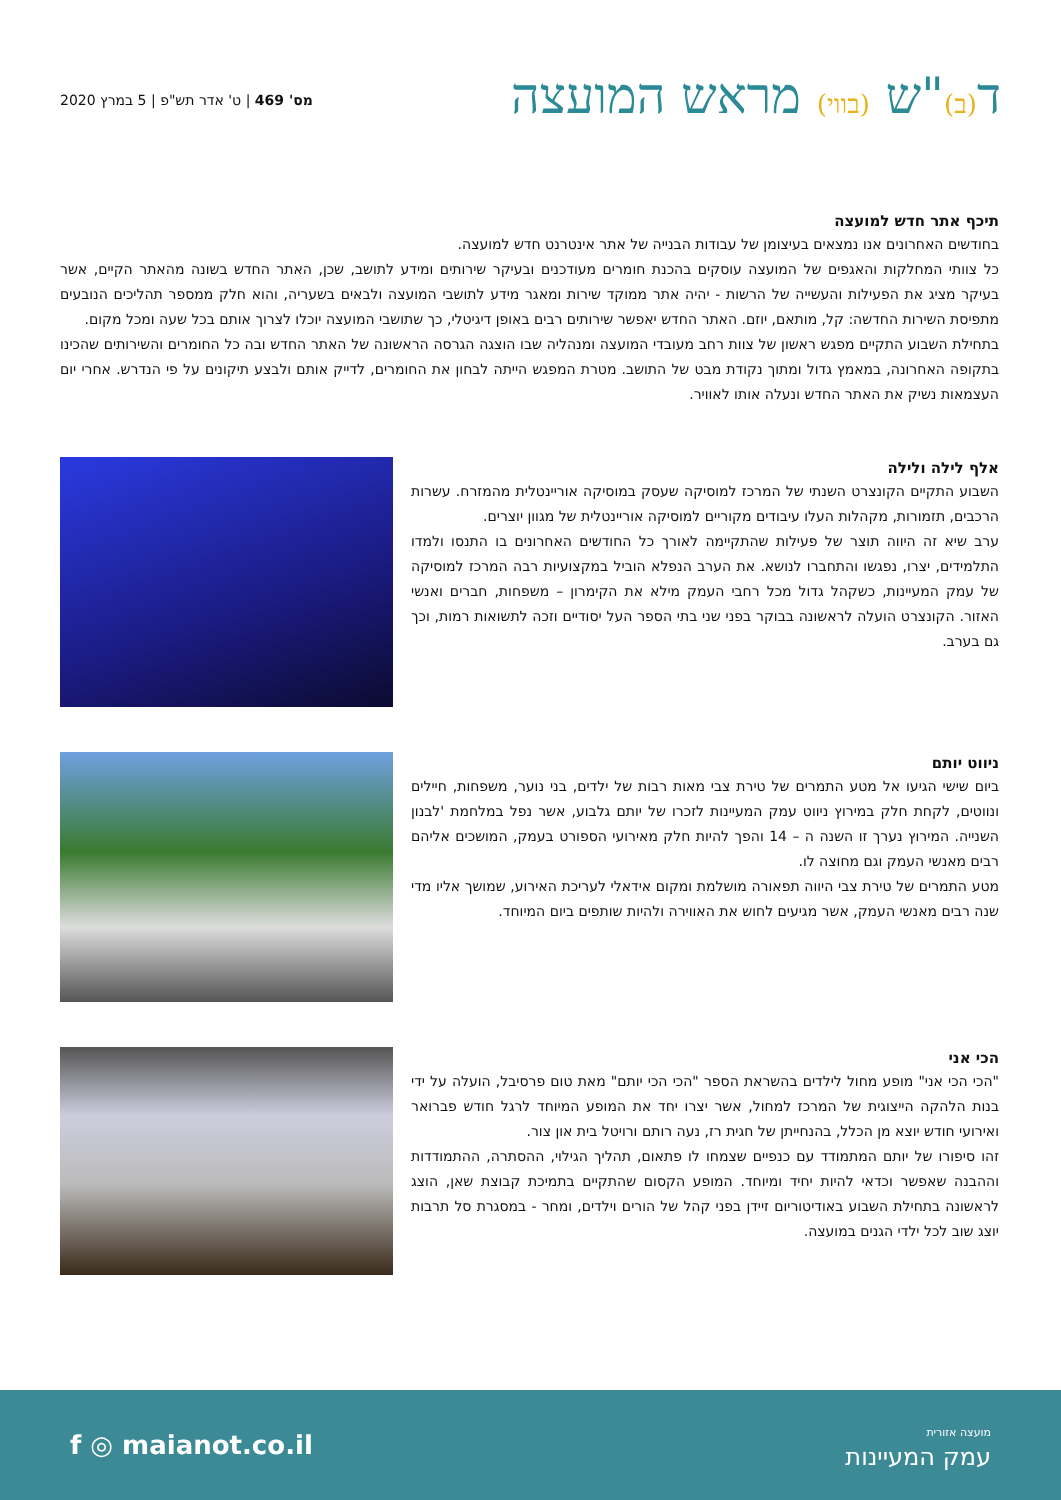מס' 469 | ט' אדר תש"פ | 5 במרץ 2020
ד(ב)"ש (בווי) מראש המועצה
תיכף אתר חדש למועצה
בחודשים האחרונים אנו נמצאים בעיצומן של עבודות הבנייה של אתר אינטרנט חדש למועצה.
כל צוותי המחלקות והאגפים של המועצה עוסקים בהכנת חומרים מעודכנים ובעיקר שירותים ומידע לתושב, שכן, האתר החדש בשונה מהאתר הקיים, אשר בעיקר מציג את הפעילות והעשייה של הרשות - יהיה אתר ממוקד שירות ומאגר מידע לתושבי המועצה ולבאים בשעריה, והוא חלק ממספר תהליכים הנובעים מתפיסת השירות החדשה: קל, מותאם, יוזם. האתר החדש יאפשר שירותים רבים באופן דיגיטלי, כך שתושבי המועצה יוכלו לצרוך אותם בכל שעה ומכל מקום.
בתחילת השבוע התקיים מפגש ראשון של צוות רחב מעובדי המועצה ומנהליה שבו הוצגה הגרסה הראשונה של האתר החדש ובה כל החומרים והשירותים שהכינו בתקופה האחרונה, במאמץ גדול ומתוך נקודת מבט של התושב. מטרת המפגש הייתה לבחון את החומרים, לדייק אותם ולבצע תיקונים על פי הנדרש. אחרי יום העצמאות נשיק את האתר החדש ונעלה אותו לאוויר.
אלף לילה ולילה
השבוע התקיים הקונצרט השנתי של המרכז למוסיקה שעסק במוסיקה אוריינטלית מהמזרח. עשרות הרכבים, תזמורות, מקהלות העלו עיבודים מקוריים למוסיקה אוריינטלית של מגוון יוצרים.
ערב שיא זה היווה תוצר של פעילות שהתקיימה לאורך כל החודשים האחרונים בו התנסו ולמדו התלמידים, יצרו, נפגשו והתחברו לנושא. את הערב הנפלא הוביל במקצועיות רבה המרכז למוסיקה של עמק המעיינות, כשקהל גדול מכל רחבי העמק מילא את הקימרון – משפחות, חברים ואנשי האזור. הקונצרט הועלה לראשונה בבוקר בפני שני בתי הספר העל יסודיים וזכה לתשואות רמות, וכך גם בערב.
ניווט יותם
ביום שישי הגיעו אל מטע התמרים של טירת צבי מאות רבות של ילדים, בני נוער, משפחות, חיילים ונווטים, לקחת חלק במירוץ ניווט עמק המעיינות לזכרו של יותם גלבוע, אשר נפל במלחמת 'לבנון השנייה. המירוץ נערך זו השנה ה – 14 והפך להיות חלק מאירועי הספורט בעמק, המושכים אליהם רבים מאנשי העמק וגם מחוצה לו.
מטע התמרים של טירת צבי היווה תפאורה מושלמת ומקום אידאלי לעריכת האירוע, שמושך אליו מדי שנה רבים מאנשי העמק, אשר מגיעים לחוש את האווירה ולהיות שותפים ביום המיוחד.
הכי אני
"הכי הכי אני" מופע מחול לילדים בהשראת הספר "הכי הכי יותם" מאת טום פרסיבל, הועלה על ידי בנות הלהקה הייצוגית של המרכז למחול, אשר יצרו יחד את המופע המיוחד לרגל חודש פברואר ואירועי חודש יוצא מן הכלל, בהנחייתן של חגית רז, נעה רותם ורויטל בית און צור.
זהו סיפורו של יותם המתמודד עם כנפיים שצמחו לו פתאום, תהליך הגילוי, ההסתרה, ההתמודדות וההבנה שאפשר וכדאי להיות יחיד ומיוחד. המופע הקסום שהתקיים בתמיכת קבוצת שאן, הוצג לראשונה בתחילת השבוע באודיטוריום זיידן בפני קהל של הורים וילדים, ומחר - במסגרת סל תרבות יוצג שוב לכל ילדי הגנים במועצה.
f ◎ maianot.co.il
מועצה אזורית
עמק המעיינות